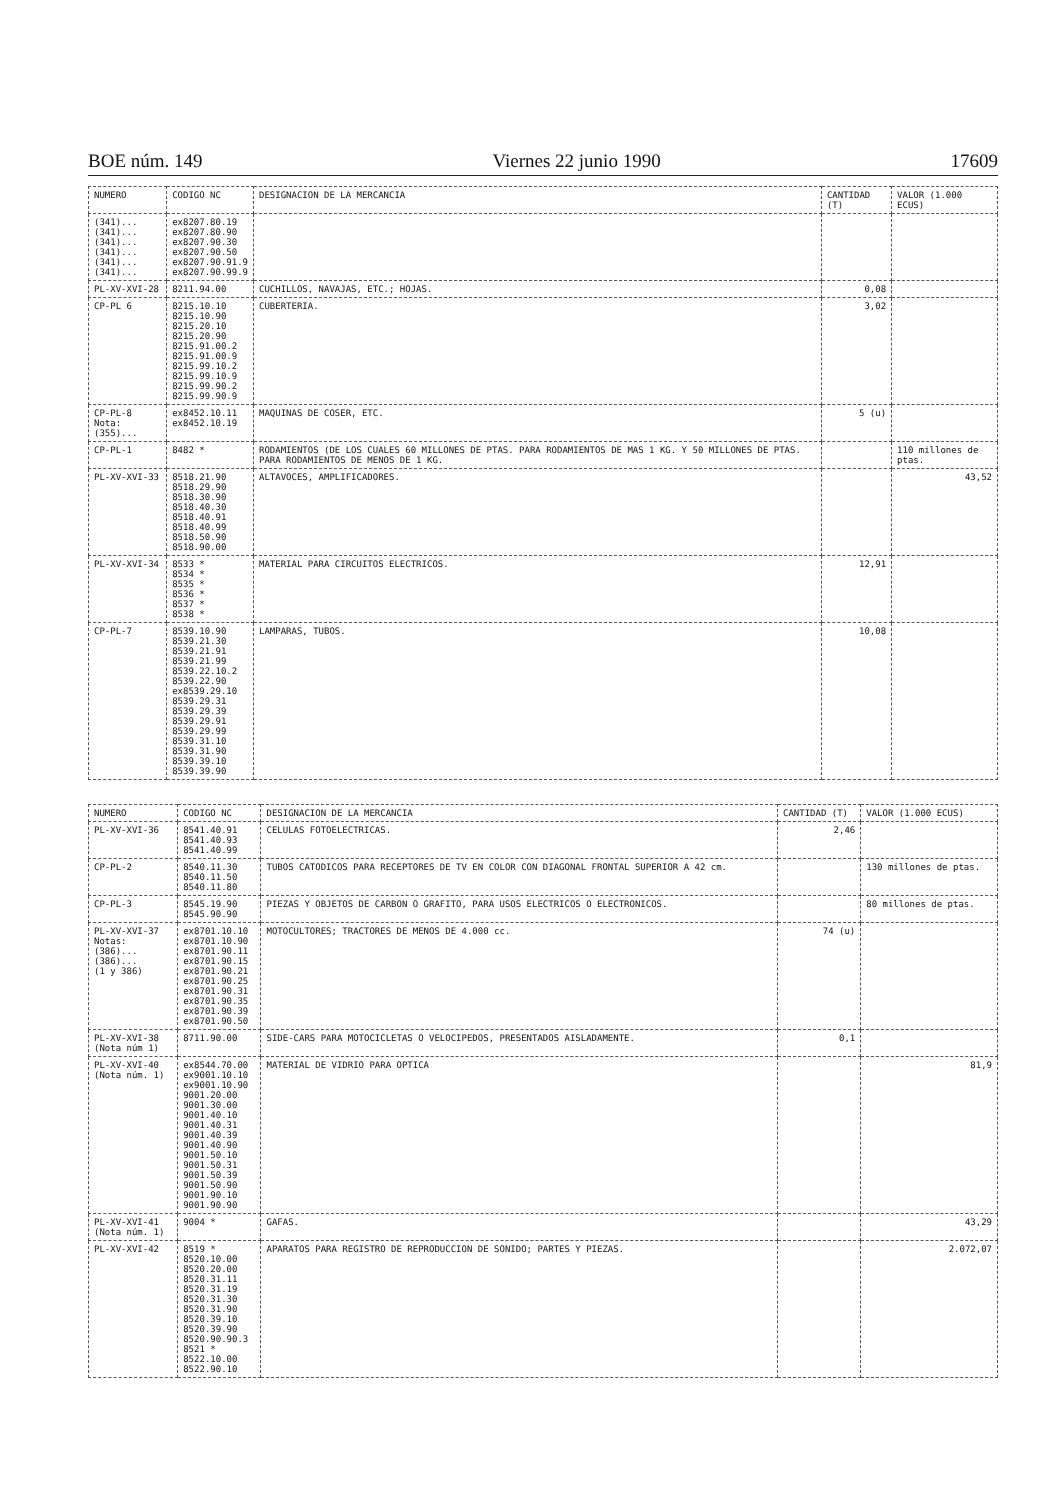BOE núm. 149 Viernes 22 junio 1990 17609
| NUMERO | CODIGO NC | DESIGNACION DE LA MERCANCIA | CANTIDAD (T) | VALOR (1.000 ECUS) |
| --- | --- | --- | --- | --- |
| (341)... (341)... (341)... (341)... (341)... (341)... | ex8207.80.19 ex8207.80.90 ex8207.90.30 ex8207.90.50 ex8207.90.91.9 ex8207.90.99.9 | | | |
| PL-XV-XVI-28 | 8211.94.00 | CUCHILLOS, NAVAJAS, ETC.; HOJAS. | 0,08 | |
| CP-PL 6 | 8215.10.10 8215.10.90 8215.20.10 8215.20.90 8215.91.00.2 8215.91.00.9 8215.99.10.2 8215.99.10.9 8215.99.90.2 8215.99.90.9 | CUBERTERIA. | 3,02 | |
| CP-PL-8 Nota: (355)... | ex8452.10.11 ex8452.10.19 | MAQUINAS DE COSER, ETC. | 5 (u) | |
| CP-PL-1 | 8482 * | RODAMIENTOS (DE LOS CUALES 60 MILLONES DE PTAS. PARA RODAMIENTOS DE MAS 1 KG. Y 50 MILLONES DE PTAS. PARA RODAMIENTOS DE MENOS DE 1 KG. | | 110 millones de ptas. |
| PL-XV-XVI-33 | 8518.21.90 8518.29.90 8518.30.90 8518.40.30 8518.40.91 8518.40.99 8518.50.90 8518.90.00 | ALTAVOCES, AMPLIFICADORES. | | 43,52 |
| PL-XV-XVI-34 | 8533 * 8534 * 8535 * 8536 * 8537 * 8538 * | MATERIAL PARA CIRCUITOS ELECTRICOS. | 12,91 | |
| CP-PL-7 | 8539.10.90 8539.21.30 8539.21.91 8539.21.99 8539.22.10.2 8539.22.90 ex8539.29.10 8539.29.31 8539.29.39 8539.29.91 8539.29.99 8539.31.10 8539.31.90 8539.39.10 8539.39.90 | LAMPARAS, TUBOS. | 10,08 | |
| NUMERO | CODIGO NC | DESIGNACION DE LA MERCANCIA | CANTIDAD (T) | VALOR (1.000 ECUS) |
| --- | --- | --- | --- | --- |
| PL-XV-XVI-36 | 8541.40.91 8541.40.93 8541.40.99 | CELULAS FOTOELECTRICAS. | 2,46 | |
| CP-PL-2 | 8540.11.30 8540.11.50 8540.11.80 | TUBOS CATODICOS PARA RECEPTORES DE TV EN COLOR CON DIAGONAL FRONTAL SUPERIOR A 42 cm. | | 130 millones de ptas. |
| CP-PL-3 | 8545.19.90 8545.90.90 | PIEZAS Y OBJETOS DE CARBON O GRAFITO, PARA USOS ELECTRICOS O ELECTRONICOS. | | 80 millones de ptas. |
| PL-XV-XVI-37 Notas: (386)... (386)... (1 y 386) | ex8701.10.10 ex8701.10.90 ex8701.90.11 ex8701.90.15 ex8701.90.21 ex8701.90.25 ex8701.90.31 ex8701.90.35 ex8701.90.39 ex8701.90.50 | MOTOCULTORES; TRACTORES DE MENOS DE 4.000 cc. | 74 (u) | |
| PL-XV-XVI-38 (Nota núm 1) | 8711.90.00 | SIDE-CARS PARA MOTOCICLETAS O VELOCIPEDOS, PRESENTADOS AISLADAMENTE. | 0,1 | |
| PL-XV-XVI-40 (Nota núm. 1) | ex8544.70.00 ex9001.10.10 ex9001.10.90 9001.20.00 9001.30.00 9001.40.10 9001.40.31 9001.40.39 9001.40.90 9001.50.10 9001.50.31 9001.50.39 9001.50.90 9001.90.10 9001.90.90 | MATERIAL DE VIDRIO PARA OPTICA | | 81,9 |
| PL-XV-XVI-41 (Nota núm. 1) | 9004 * | GAFAS. | | 43,29 |
| PL-XV-XVI-42 | 8519 * 8520.10.00 8520.20.00 8520.31.11 8520.31.19 8520.31.30 8520.31.90 8520.39.10 8520.39.90 8520.90.90.3 8521 * 8522.10.00 8522.90.10 | APARATOS PARA REGISTRO DE REPRODUCCION DE SONIDO; PARTES Y PIEZAS. | | 2.072,07 |